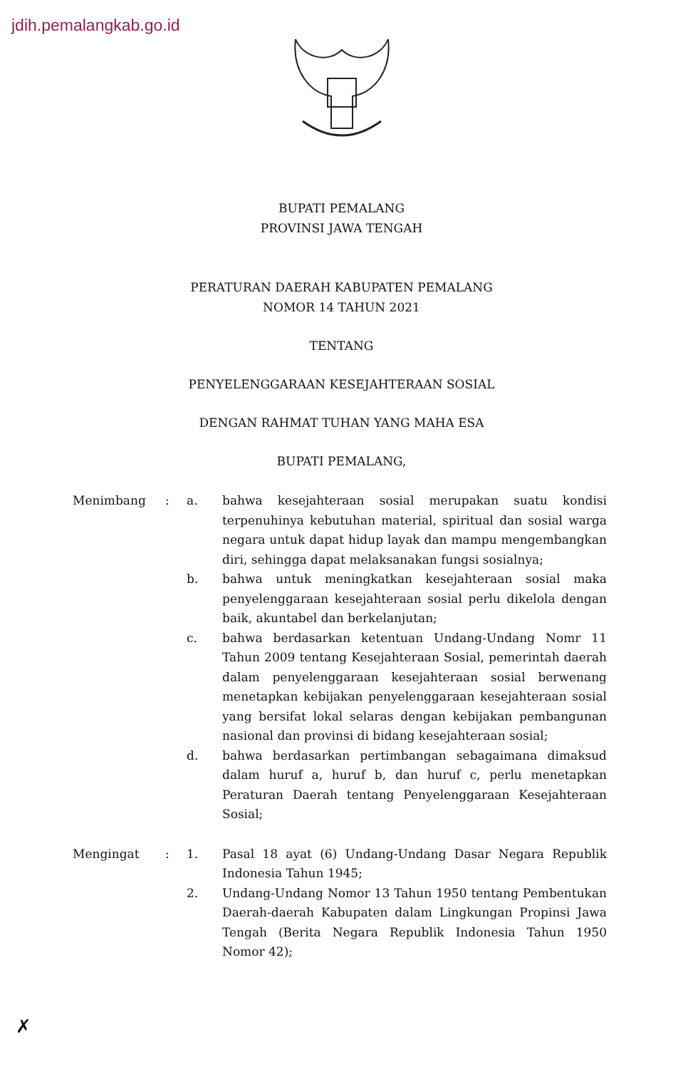jdih.pemalangkab.go.id
BUPATI PEMALANG
PROVINSI JAWA TENGAH
PERATURAN DAERAH KABUPATEN PEMALANG
NOMOR 14 TAHUN 2021
TENTANG
PENYELENGGARAAN KESEJAHTERAAN SOSIAL
DENGAN RAHMAT TUHAN YANG MAHA ESA
BUPATI PEMALANG,
Menimbang : a. bahwa kesejahteraan sosial merupakan suatu kondisi terpenuhinya kebutuhan material, spiritual dan sosial warga negara untuk dapat hidup layak dan mampu mengembangkan diri, sehingga dapat melaksanakan fungsi sosialnya;
b. bahwa untuk meningkatkan kesejahteraan sosial maka penyelenggaraan kesejahteraan sosial perlu dikelola dengan baik, akuntabel dan berkelanjutan;
c. bahwa berdasarkan ketentuan Undang-Undang Nomr 11 Tahun 2009 tentang Kesejahteraan Sosial, pemerintah daerah dalam penyelenggaraan kesejahteraan sosial berwenang menetapkan kebijakan penyelenggaraan kesejahteraan sosial yang bersifat lokal selaras dengan kebijakan pembangunan nasional dan provinsi di bidang kesejahteraan sosial;
d. bahwa berdasarkan pertimbangan sebagaimana dimaksud dalam huruf a, huruf b, dan huruf c, perlu menetapkan Peraturan Daerah tentang Penyelenggaraan Kesejahteraan Sosial;
Mengingat : 1. Pasal 18 ayat (6) Undang-Undang Dasar Negara Republik Indonesia Tahun 1945;
2. Undang-Undang Nomor 13 Tahun 1950 tentang Pembentukan Daerah-daerah Kabupaten dalam Lingkungan Propinsi Jawa Tengah (Berita Negara Republik Indonesia Tahun 1950 Nomor 42);
✗